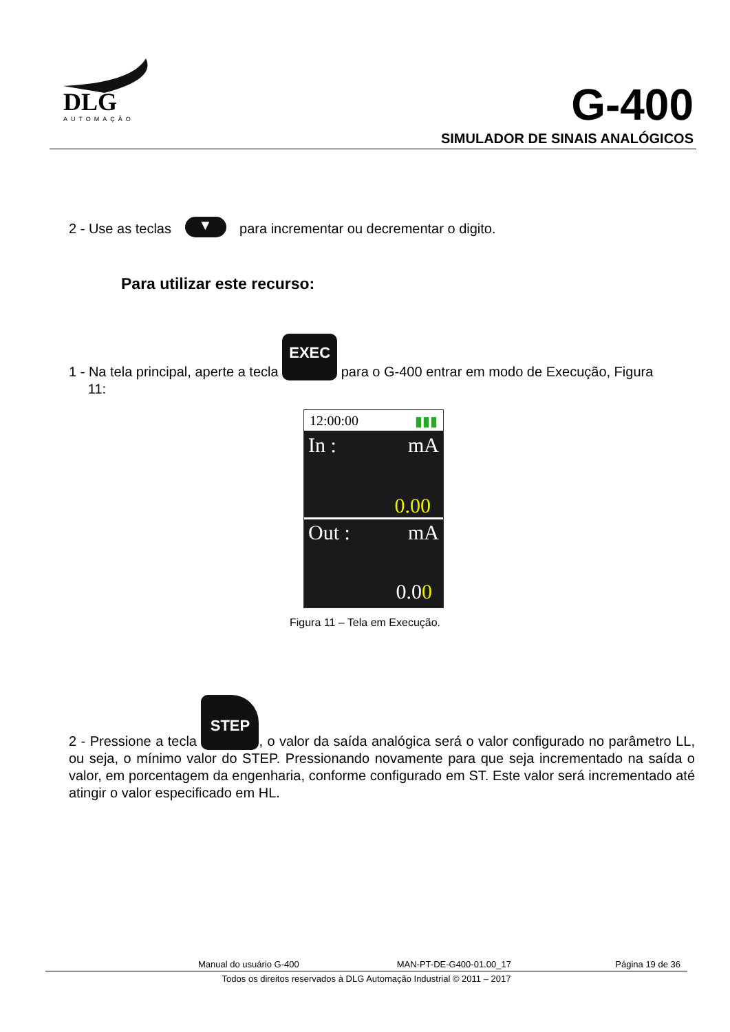DLG
AUTOMAÇÃO
G-400
SIMULADOR DE SINAIS ANALÓGICOS
2 - Use as teclas ▼ para incrementar ou decrementar o digito.
Para utilizar este recurso:
1 - Na tela principal, aperte a tecla EXEC para o G-400 entrar em modo de Execução, Figura
11:
12:00:00 ▮▮▮
In : mA
0.00
Out : mA
0.00
Figura 11 – Tela em Execução.
2 - Pressione a tecla STEP, o valor da saída analógica será o valor configurado no parâmetro LL, ou seja, o mínimo valor do STEP. Pressionando novamente para que seja incrementado na saída o valor, em porcentagem da engenharia, conforme configurado em ST. Este valor será incrementado até atingir o valor especificado em HL.
Manual do usuário G-400 MAN-PT-DE-G400-01.00_17 Página 19 de 36
Todos os direitos reservados à DLG Automação Industrial © 2011 – 2017